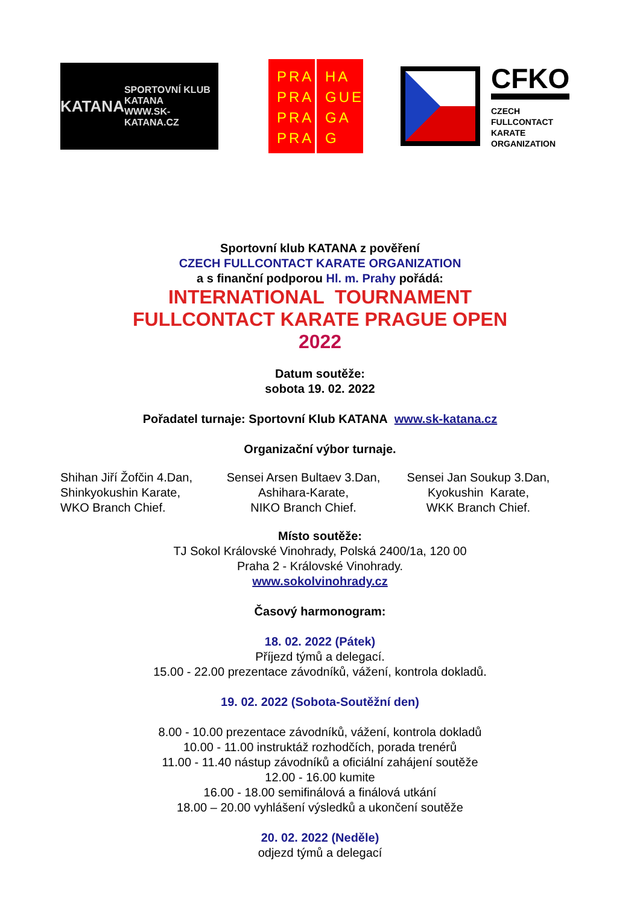KATANA SPORTOVNÍ KLUB
KATANA
WWW.SK-KATANA.CZ
PRA
PRA
PRA
PRA
HA
GUE
GA
G
CFKO
CZECH
FULLCONTACT
KARATE
ORGANIZATION
Sportovní klub KATANA z pověření
CZECH FULLCONTACT KARATE ORGANIZATION
a s finanční podporou Hl. m. Prahy pořádá:
INTERNATIONAL TOURNAMENT
FULLCONTACT KARATE PRAGUE OPEN
2022
Datum soutěže:
sobota 19. 02. 2022
Pořadatel turnaje: Sportovní Klub KATANA www.sk-katana.cz
Organizační výbor turnaje.
Shihan Jiří Žofčin 4.Dan,
Shinkyokushin Karate,
WKO Branch Chief.
Sensei Arsen Bultaev 3.Dan,
Ashihara-Karate,
NIKO Branch Chief.
Sensei Jan Soukup 3.Dan,
Kyokushin Karate,
WKK Branch Chief.
Místo soutěže:
TJ Sokol Královské Vinohrady, Polská 2400/1a, 120 00
Praha 2 - Královské Vinohrady.
www.sokolvinohrady.cz
Časový harmonogram:
18. 02. 2022 (Pátek)
Příjezd týmů a delegací.
15.00 - 22.00 prezentace závodníků, vážení, kontrola dokladů.
19. 02. 2022 (Sobota-Soutěžní den)
8.00 - 10.00 prezentace závodníků, vážení, kontrola dokladů
10.00 - 11.00 instruktáž rozhodčích, porada trenérů
11.00 - 11.40 nástup závodníků a oficiální zahájení soutěže
12.00 - 16.00 kumite
16.00 - 18.00 semifinálová a finálová utkání
18.00 – 20.00 vyhlášení výsledků a ukončení soutěže
20. 02. 2022 (Neděle)
odjezd týmů a delegací